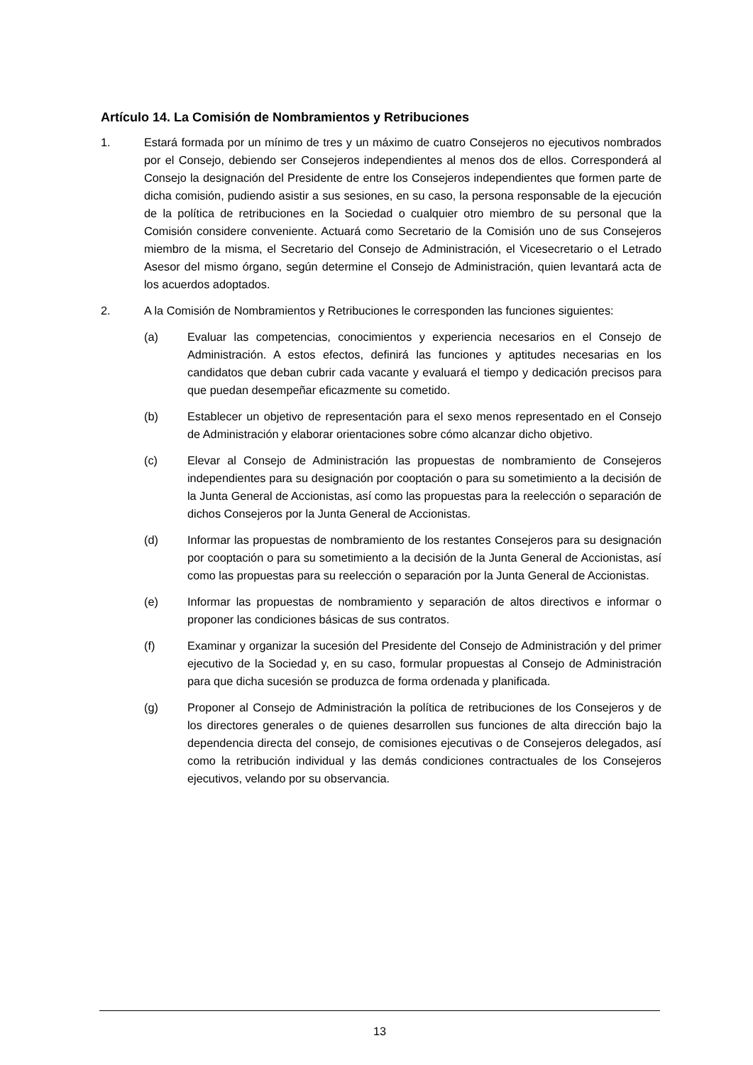Artículo 14. La Comisión de Nombramientos y Retribuciones
1. Estará formada por un mínimo de tres y un máximo de cuatro Consejeros no ejecutivos nombrados por el Consejo, debiendo ser Consejeros independientes al menos dos de ellos. Corresponderá al Consejo la designación del Presidente de entre los Consejeros independientes que formen parte de dicha comisión, pudiendo asistir a sus sesiones, en su caso, la persona responsable de la ejecución de la política de retribuciones en la Sociedad o cualquier otro miembro de su personal que la Comisión considere conveniente. Actuará como Secretario de la Comisión uno de sus Consejeros miembro de la misma, el Secretario del Consejo de Administración, el Vicesecretario o el Letrado Asesor del mismo órgano, según determine el Consejo de Administración, quien levantará acta de los acuerdos adoptados.
2. A la Comisión de Nombramientos y Retribuciones le corresponden las funciones siguientes:
(a) Evaluar las competencias, conocimientos y experiencia necesarios en el Consejo de Administración. A estos efectos, definirá las funciones y aptitudes necesarias en los candidatos que deban cubrir cada vacante y evaluará el tiempo y dedicación precisos para que puedan desempeñar eficazmente su cometido.
(b) Establecer un objetivo de representación para el sexo menos representado en el Consejo de Administración y elaborar orientaciones sobre cómo alcanzar dicho objetivo.
(c) Elevar al Consejo de Administración las propuestas de nombramiento de Consejeros independientes para su designación por cooptación o para su sometimiento a la decisión de la Junta General de Accionistas, así como las propuestas para la reelección o separación de dichos Consejeros por la Junta General de Accionistas.
(d) Informar las propuestas de nombramiento de los restantes Consejeros para su designación por cooptación o para su sometimiento a la decisión de la Junta General de Accionistas, así como las propuestas para su reelección o separación por la Junta General de Accionistas.
(e) Informar las propuestas de nombramiento y separación de altos directivos e informar o proponer las condiciones básicas de sus contratos.
(f) Examinar y organizar la sucesión del Presidente del Consejo de Administración y del primer ejecutivo de la Sociedad y, en su caso, formular propuestas al Consejo de Administración para que dicha sucesión se produzca de forma ordenada y planificada.
(g) Proponer al Consejo de Administración la política de retribuciones de los Consejeros y de los directores generales o de quienes desarrollen sus funciones de alta dirección bajo la dependencia directa del consejo, de comisiones ejecutivas o de Consejeros delegados, así como la retribución individual y las demás condiciones contractuales de los Consejeros ejecutivos, velando por su observancia.
13